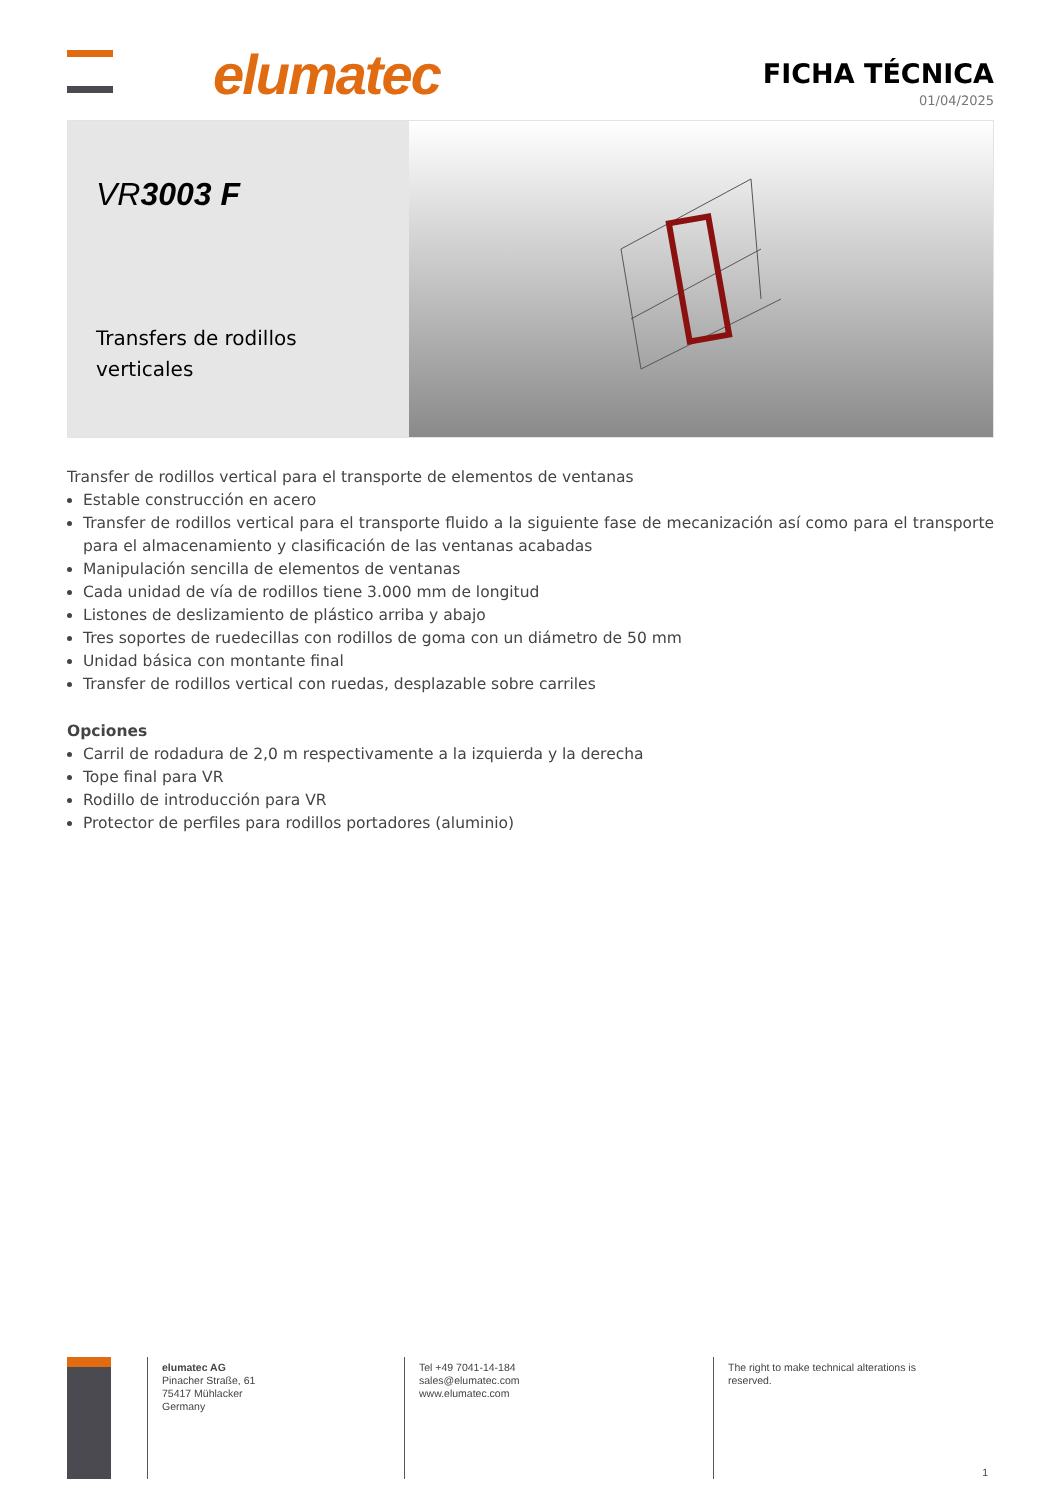elumatec
FICHA TÉCNICA
01/04/2025
VR3003 F
Transfers de rodillos verticales
Transfer de rodillos vertical para el transporte de elementos de ventanas
Estable construcción en acero
Transfer de rodillos vertical para el transporte fluido a la siguiente fase de mecanización así como para el transporte para el almacenamiento y clasificación de las ventanas acabadas
Manipulación sencilla de elementos de ventanas
Cada unidad de vía de rodillos tiene 3.000 mm de longitud
Listones de deslizamiento de plástico arriba y abajo
Tres soportes de ruedecillas con rodillos de goma con un diámetro de 50 mm
Unidad básica con montante final
Transfer de rodillos vertical con ruedas, desplazable sobre carriles
Opciones
Carril de rodadura de 2,0 m respectivamente a la izquierda y la derecha
Tope final para VR
Rodillo de introducción para VR
Protector de perfiles para rodillos portadores (aluminio)
elumatec AG
Pinacher Straße, 61
75417 Mühlacker
Germany
Tel +49 7041-14-184
sales@elumatec.com
www.elumatec.com
The right to make technical alterations is
reserved.
1